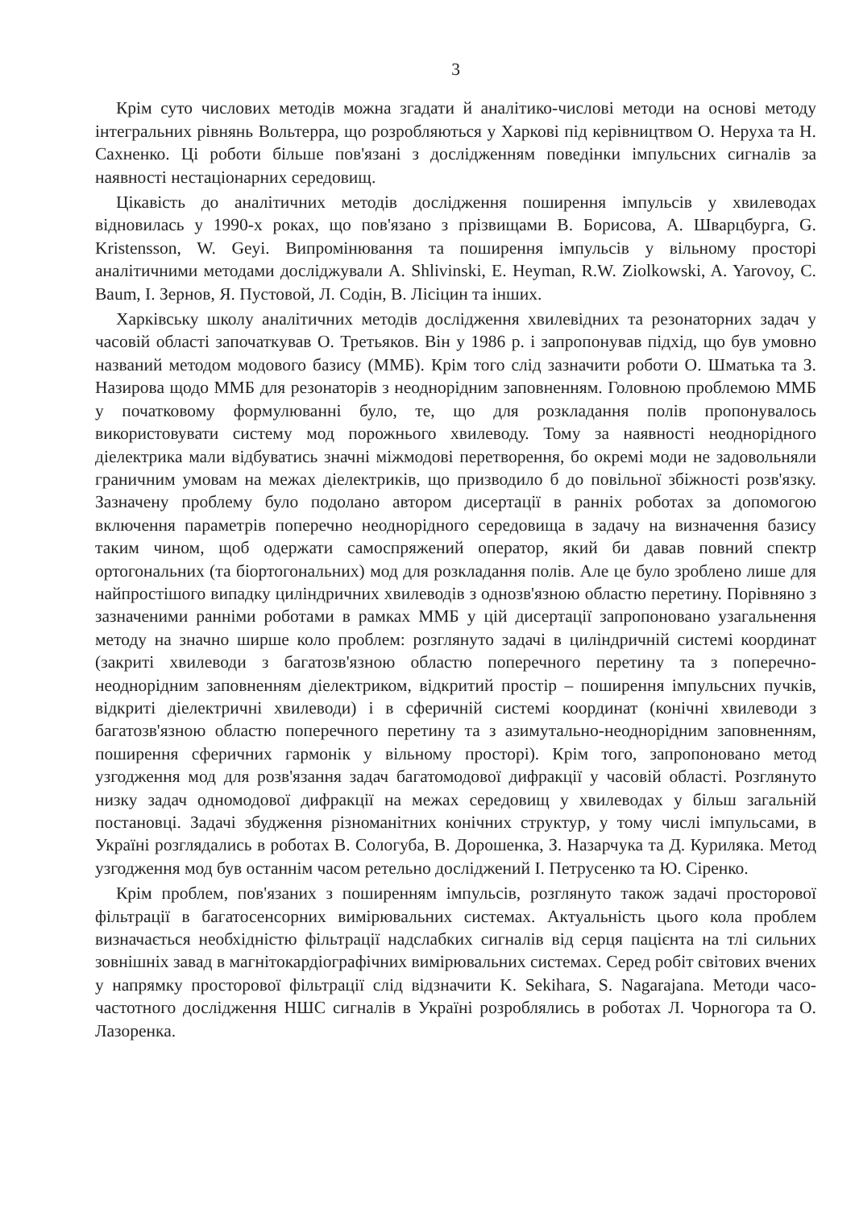3
Крім суто числових методів можна згадати й аналітико-числові методи на основі методу інтегральних рівнянь Вольтерра, що розробляються у Харкові під керівництвом О. Неруха та Н. Сахненко. Ці роботи більше пов'язані з дослідженням поведінки імпульсних сигналів за наявності нестаціонарних середовищ.
Цікавість до аналітичних методів дослідження поширення імпульсів у хвилеводах відновилась у 1990-х роках, що пов'язано з прізвищами В. Борисова, А. Шварцбурга, G. Kristensson, W. Geyi. Випромінювання та поширення імпульсів у вільному просторі аналітичними методами досліджували A. Shlivinski, E. Heyman, R.W. Ziolkowski, A. Yarovoy, C. Baum, І. Зернов, Я. Пустовой, Л. Содін, В. Лісіцин та інших.
Харківську школу аналітичних методів дослідження хвилевідних та резонаторних задач у часовій області започаткував О. Третьяков. Він у 1986 р. і запропонував підхід, що був умовно названий методом модового базису (ММБ). Крім того слід зазначити роботи О. Шматька та З. Назирова щодо ММБ для резонаторів з неоднорідним заповненням. Головною проблемою ММБ у початковому формулюванні було, те, що для розкладання полів пропонувалось використовувати систему мод порожнього хвилеводу. Тому за наявності неоднорідного діелектрика мали відбуватись значні міжмодові перетворення, бо окремі моди не задовольняли граничним умовам на межах діелектриків, що призводило б до повільної збіжності розв'язку. Зазначену проблему було подолано автором дисертації в ранніх роботах за допомогою включення параметрів поперечно неоднорідного середовища в задачу на визначення базису таким чином, щоб одержати самоспряжений оператор, який би давав повний спектр ортогональних (та біортогональних) мод для розкладання полів. Але це було зроблено лише для найпростішого випадку циліндричних хвилеводів з однозв'язною областю перетину. Порівняно з зазначеними ранніми роботами в рамках ММБ у цій дисертації запропоновано узагальнення методу на значно ширше коло проблем: розглянуто задачі в циліндричній системі координат (закриті хвилеводи з багатозв'язною областю поперечного перетину та з поперечно-неоднорідним заповненням діелектриком, відкритий простір – поширення імпульсних пучків, відкриті діелектричні хвилеводи) і в сферичній системі координат (конічні хвилеводи з багатозв'язною областю поперечного перетину та з азимутально-неоднорідним заповненням, поширення сферичних гармонік у вільному просторі). Крім того, запропоновано метод узгодження мод для розв'язання задач багатомодової дифракції у часовій області. Розглянуто низку задач одномодової дифракції на межах середовищ у хвилеводах у більш загальній постановці. Задачі збудження різноманітних конічних структур, у тому числі імпульсами, в Україні розглядались в роботах В. Сологуба, В. Дорошенка, З. Назарчука та Д. Куриляка. Метод узгодження мод був останнім часом ретельно досліджений І. Петрусенко та Ю. Сіренко.
Крім проблем, пов'язаних з поширенням імпульсів, розглянуто також задачі просторової фільтрації в багатосенсорних вимірювальних системах. Актуальність цього кола проблем визначається необхідністю фільтрації надслабких сигналів від серця пацієнта на тлі сильних зовнішніх завад в магнітокардіографічних вимірювальних системах. Серед робіт світових вчених у напрямку просторової фільтрації слід відзначити K. Sekihara, S. Nagarajana. Методи часо-частотного дослідження НШС сигналів в Україні розроблялись в роботах Л. Чорногора та О. Лазоренка.